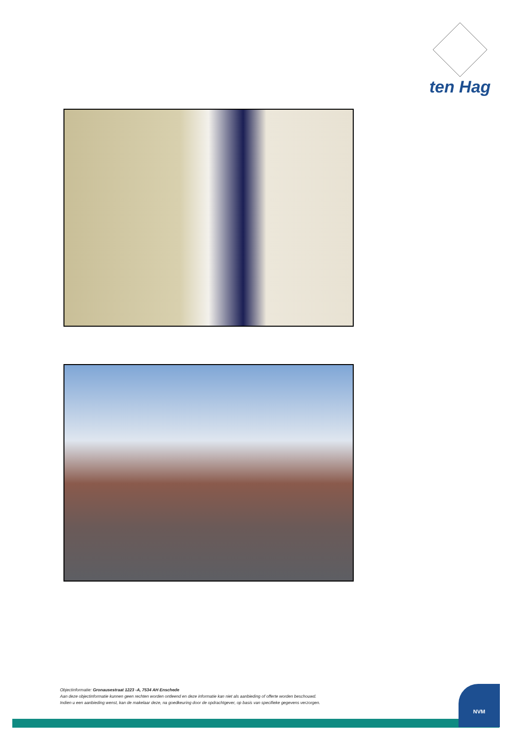ten Hag
Objectinformatie: Gronausestraat 1223 -A, 7534 AH Enschede
Aan deze objectinformatie kunnen geen rechten worden ontleend en deze informatie kan niet als aanbieding of offerte worden beschouwd.
Indien u een aanbieding wenst, kan de makelaar deze, na goedkeuring door de opdrachtgever, op basis van specifieke gegevens verzorgen.
NVM